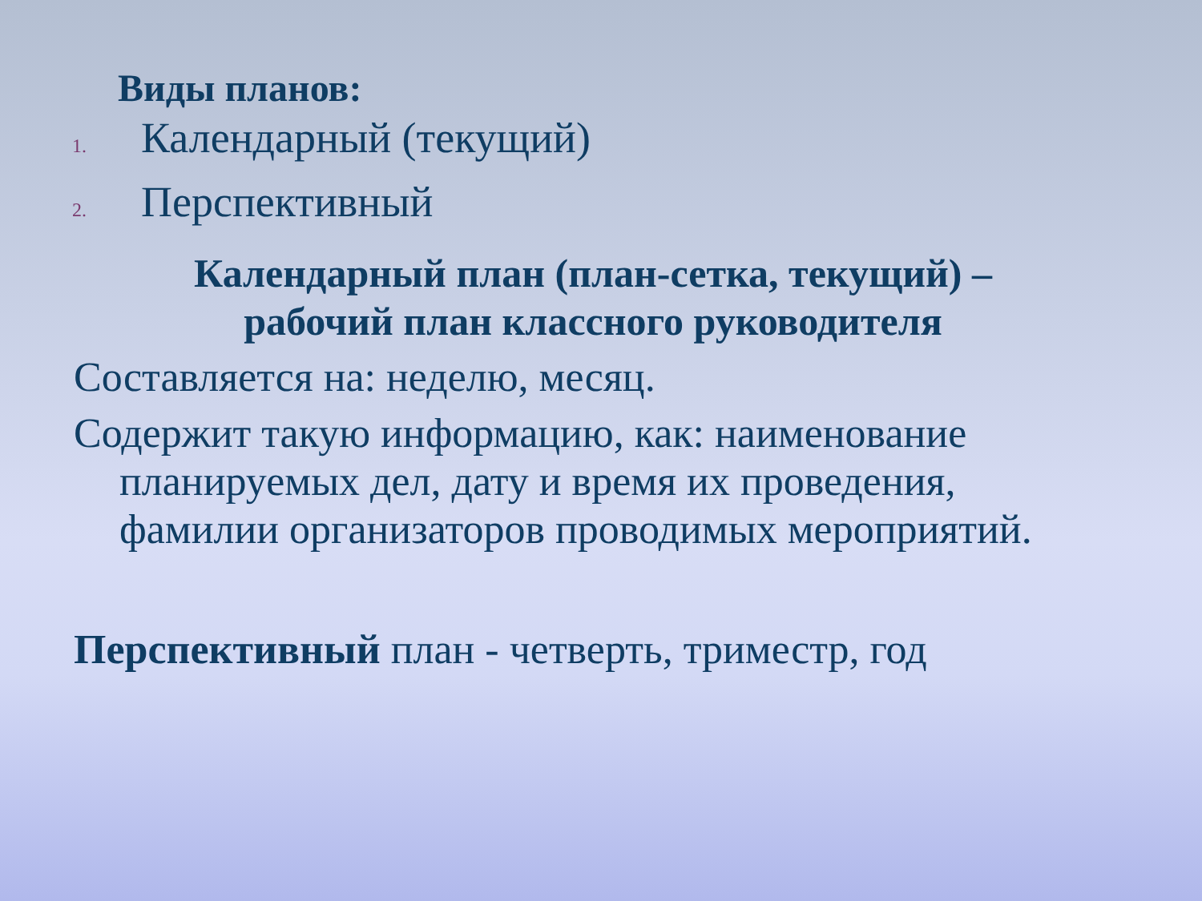Виды планов:
1. Календарный (текущий)
2. Перспективный
Календарный план (план-сетка, текущий) –
рабочий план классного руководителя
Составляется на: неделю, месяц.
Содержит такую информацию, как: наименование планируемых дел, дату и время их проведения, фамилии организаторов проводимых мероприятий.
Перспективный план - четверть, триместр, год